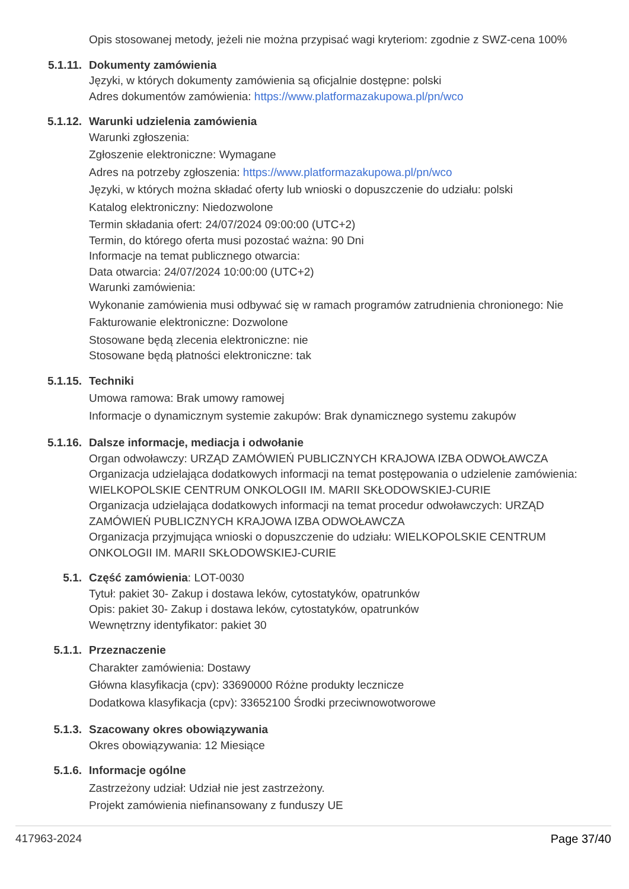Opis stosowanej metody, jeżeli nie można przypisać wagi kryteriom: zgodnie z SWZ-cena 100%
5.1.11. Dokumenty zamówienia
Języki, w których dokumenty zamówienia są oficjalnie dostępne: polski
Adres dokumentów zamówienia: https://www.platformazakupowa.pl/pn/wco
5.1.12. Warunki udzielenia zamówienia
Warunki zgłoszenia:
Zgłoszenie elektroniczne: Wymagane
Adres na potrzeby zgłoszenia: https://www.platformazakupowa.pl/pn/wco
Języki, w których można składać oferty lub wnioski o dopuszczenie do udziału: polski
Katalog elektroniczny: Niedozwolone
Termin składania ofert: 24/07/2024 09:00:00 (UTC+2)
Termin, do którego oferta musi pozostać ważna: 90 Dni
Informacje na temat publicznego otwarcia:
Data otwarcia: 24/07/2024 10:00:00 (UTC+2)
Warunki zamówienia:
Wykonanie zamówienia musi odbywać się w ramach programów zatrudnienia chronionego: Nie
Fakturowanie elektroniczne: Dozwolone
Stosowane będą zlecenia elektroniczne: nie
Stosowane będą płatności elektroniczne: tak
5.1.15. Techniki
Umowa ramowa: Brak umowy ramowej
Informacje o dynamicznym systemie zakupów: Brak dynamicznego systemu zakupów
5.1.16. Dalsze informacje, mediacja i odwołanie
Organ odwoławczy: URZĄD ZAMÓWIEŃ PUBLICZNYCH KRAJOWA IZBA ODWOŁAWCZA
Organizacja udzielająca dodatkowych informacji na temat postępowania o udzielenie zamówienia: WIELKOPOLSKIE CENTRUM ONKOLOGII IM. MARII SKŁODOWSKIEJ-CURIE
Organizacja udzielająca dodatkowych informacji na temat procedur odwoławczych: URZĄD ZAMÓWIEŃ PUBLICZNYCH KRAJOWA IZBA ODWOŁAWCZA
Organizacja przyjmująca wnioski o dopuszczenie do udziału: WIELKOPOLSKIE CENTRUM ONKOLOGII IM. MARII SKŁODOWSKIEJ-CURIE
5.1. Część zamówienia: LOT-0030
Tytuł: pakiet 30- Zakup i dostawa leków, cytostatyków, opatrunków
Opis: pakiet 30- Zakup i dostawa leków, cytostatyków, opatrunków
Wewnętrzny identyfikator: pakiet 30
5.1.1. Przeznaczenie
Charakter zamówienia: Dostawy
Główna klasyfikacja (cpv): 33690000 Różne produkty lecznicze
Dodatkowa klasyfikacja (cpv): 33652100 Środki przeciwnowotworowe
5.1.3. Szacowany okres obowiązywania
Okres obowiązywania: 12 Miesiące
5.1.6. Informacje ogólne
Zastrzeżony udział: Udział nie jest zastrzeżony.
Projekt zamówienia niefinansowany z funduszy UE
417963-2024 Page 37/40